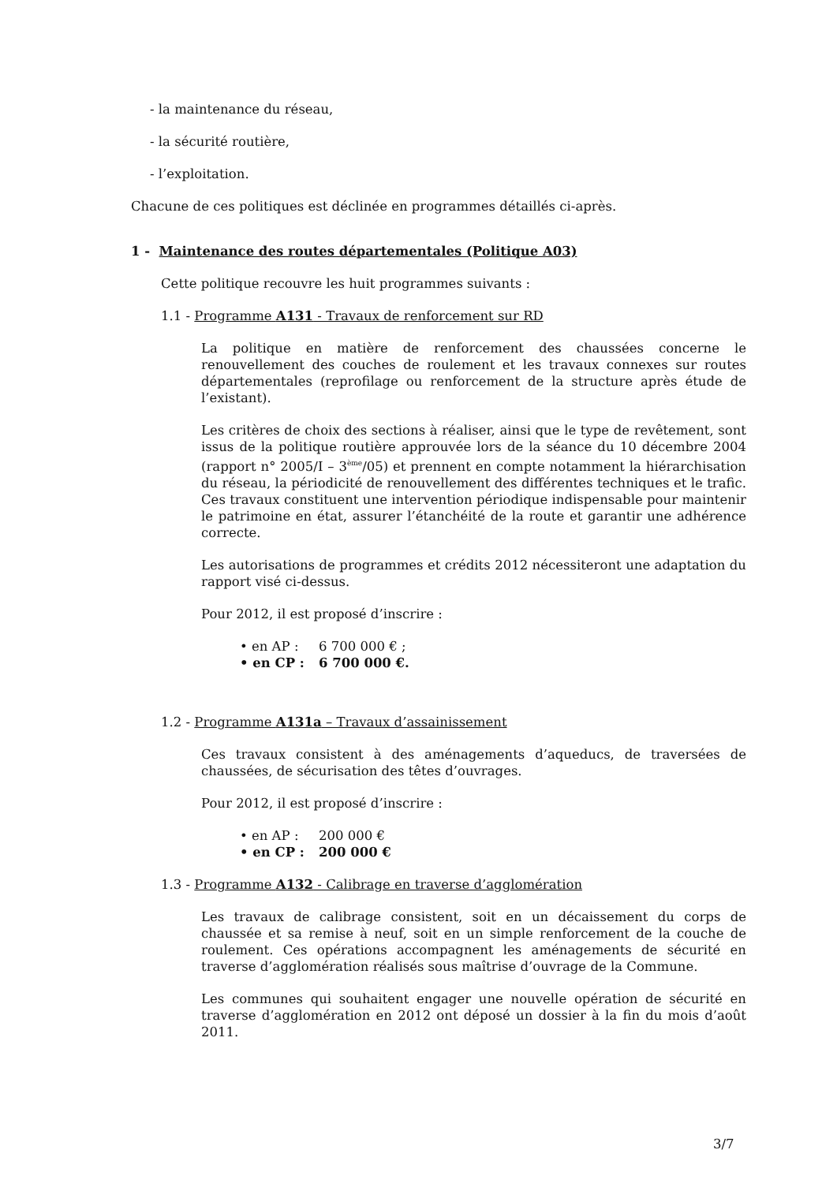- la maintenance du réseau,
- la sécurité routière,
- l’exploitation.
Chacune de ces politiques est déclinée en programmes détaillés ci-après.
1 - Maintenance des routes départementales (Politique A03)
Cette politique recouvre les huit programmes suivants :
1.1 - Programme A131 - Travaux de renforcement sur RD
La politique en matière de renforcement des chaussées concerne le renouvellement des couches de roulement et les travaux connexes sur routes départementales (reprofilage ou renforcement de la structure après étude de l’existant).
Les critères de choix des sections à réaliser, ainsi que le type de revêtement, sont issus de la politique routière approuvée lors de la séance du 10 décembre 2004 (rapport n° 2005/I – 3<sup>ème</sup>/05) et prennent en compte notamment la hiérarchisation du réseau, la périodicité de renouvellement des différentes techniques et le trafic. Ces travaux constituent une intervention périodique indispensable pour maintenir le patrimoine en état, assurer l’étanchéité de la route et garantir une adhérence correcte.
Les autorisations de programmes et crédits 2012 nécessiteront une adaptation du rapport visé ci-dessus.
Pour 2012, il est proposé d’inscrire :
• en AP : 6 700 000 € ;
• en CP : 6 700 000 €.
1.2 - Programme A131a – Travaux d’assainissement
Ces travaux consistent à des aménagements d’aqueducs, de traversées de chaussées, de sécurisation des têtes d’ouvrages.
Pour 2012, il est proposé d’inscrire :
• en AP : 200 000 €
• en CP : 200 000 €
1.3 - Programme A132 - Calibrage en traverse d’agglomération
Les travaux de calibrage consistent, soit en un décaissement du corps de chaussée et sa remise à neuf, soit en un simple renforcement de la couche de roulement. Ces opérations accompagnent les aménagements de sécurité en traverse d’agglomération réalisés sous maîtrise d’ouvrage de la Commune.
Les communes qui souhaitent engager une nouvelle opération de sécurité en traverse d’agglomération en 2012 ont déposé un dossier à la fin du mois d’août 2011.
3/7